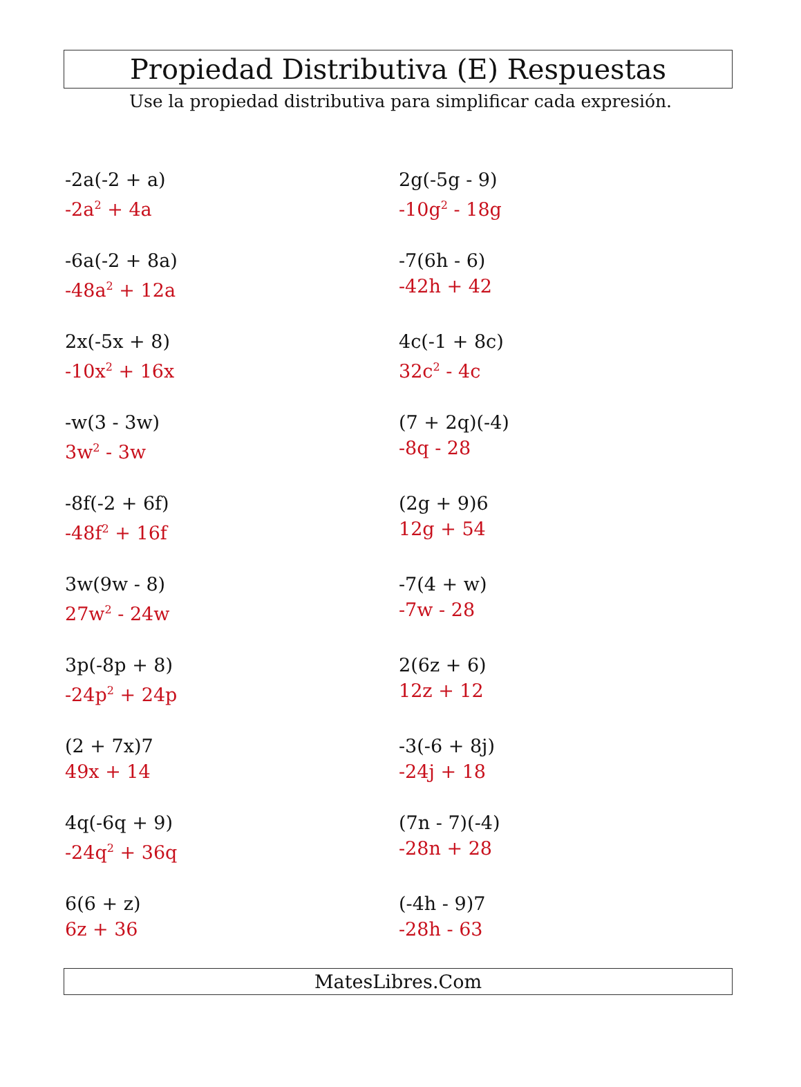Propiedad Distributiva (E) Respuestas
Use la propiedad distributiva para simplificar cada expresión.
-2a(-2 + a)
-2a<sup>2</sup> + 4a
2g(-5g - 9)
-10g<sup>2</sup> - 18g
-6a(-2 + 8a)
-48a<sup>2</sup> + 12a
-7(6h - 6)
-42h + 42
2x(-5x + 8)
-10x<sup>2</sup> + 16x
4c(-1 + 8c)
32c<sup>2</sup> - 4c
-w(3 - 3w)
3w<sup>2</sup> - 3w
(7 + 2q)(-4)
-8q - 28
-8f(-2 + 6f)
-48f<sup>2</sup> + 16f
(2g + 9)6
12g + 54
3w(9w - 8)
27w<sup>2</sup> - 24w
-7(4 + w)
-7w - 28
3p(-8p + 8)
-24p<sup>2</sup> + 24p
2(6z + 6)
12z + 12
(2 + 7x)7
49x + 14
-3(-6 + 8j)
-24j + 18
4q(-6q + 9)
-24q<sup>2</sup> + 36q
(7n - 7)(-4)
-28n + 28
6(6 + z)
6z + 36
(-4h - 9)7
-28h - 63
MatesLibres.Com